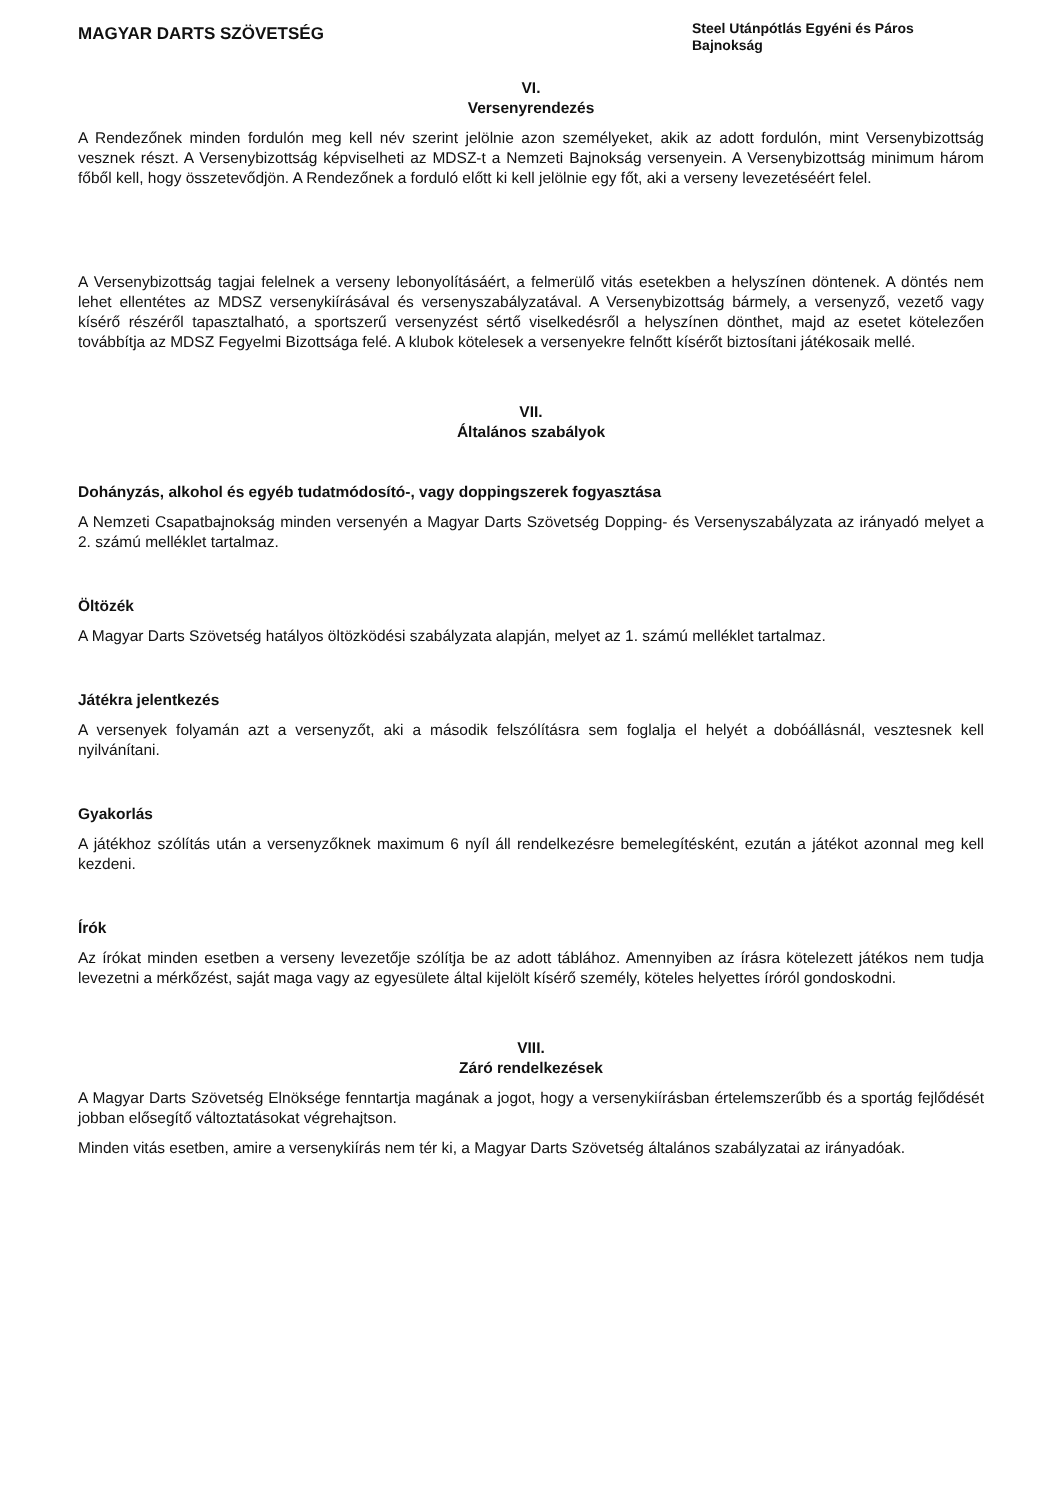MAGYAR DARTS SZÖVETSÉG
Steel Utánpótlás Egyéni és Páros Bajnokság
VI.
Versenyrendezés
A Rendezőnek minden fordulón meg kell név szerint jelölnie azon személyeket, akik az adott fordulón, mint Versenybizottság vesznek részt. A Versenybizottság képviselheti az MDSZ-t a Nemzeti Bajnokság versenyein. A Versenybizottság minimum három főből kell, hogy összetevődjön. A Rendezőnek a forduló előtt ki kell jelölnie egy főt, aki a verseny levezetéséért felel.
A Versenybizottság tagjai felelnek a verseny lebonyolításáért, a felmerülő vitás esetekben a helyszínen döntenek. A döntés nem lehet ellentétes az MDSZ versenykiírásával és versenyszabályzatával. A Versenybizottság bármely, a versenyző, vezető vagy kísérő részéről tapasztalható, a sportszerű versenyzést sértő viselkedésről a helyszínen dönthet, majd az esetet kötelezően továbbítja az MDSZ Fegyelmi Bizottsága felé. A klubok kötelesek a versenyekre felnőtt kísérőt biztosítani játékosaik mellé.
VII.
Általános szabályok
Dohányzás, alkohol és egyéb tudatmódosító-, vagy doppingszerek fogyasztása
A Nemzeti Csapatbajnokság minden versenyén a Magyar Darts Szövetség Dopping- és Versenyszabályzata az irányadó melyet a 2. számú melléklet tartalmaz.
Öltözék
A Magyar Darts Szövetség hatályos öltözködési szabályzata alapján, melyet az 1. számú melléklet tartalmaz.
Játékra jelentkezés
A versenyek folyamán azt a versenyzőt, aki a második felszólításra sem foglalja el helyét a dobóállásnál, vesztesnek kell nyilvánítani.
Gyakorlás
A játékhoz szólítás után a versenyzőknek maximum 6 nyíl áll rendelkezésre bemelegítésként, ezután a játékot azonnal meg kell kezdeni.
Írók
Az írókat minden esetben a verseny levezetője szólítja be az adott táblához. Amennyiben az írásra kötelezett játékos nem tudja levezetni a mérkőzést, saját maga vagy az egyesülete által kijelölt kísérő személy, köteles helyettes íróról gondoskodni.
VIII.
Záró rendelkezések
A Magyar Darts Szövetség Elnöksége fenntartja magának a jogot, hogy a versenykiírásban értelemszerűbb és a sportág fejlődését jobban elősegítő változtatásokat végrehajtson.
Minden vitás esetben, amire a versenykiírás nem tér ki, a Magyar Darts Szövetség általános szabályzatai az irányadóak.